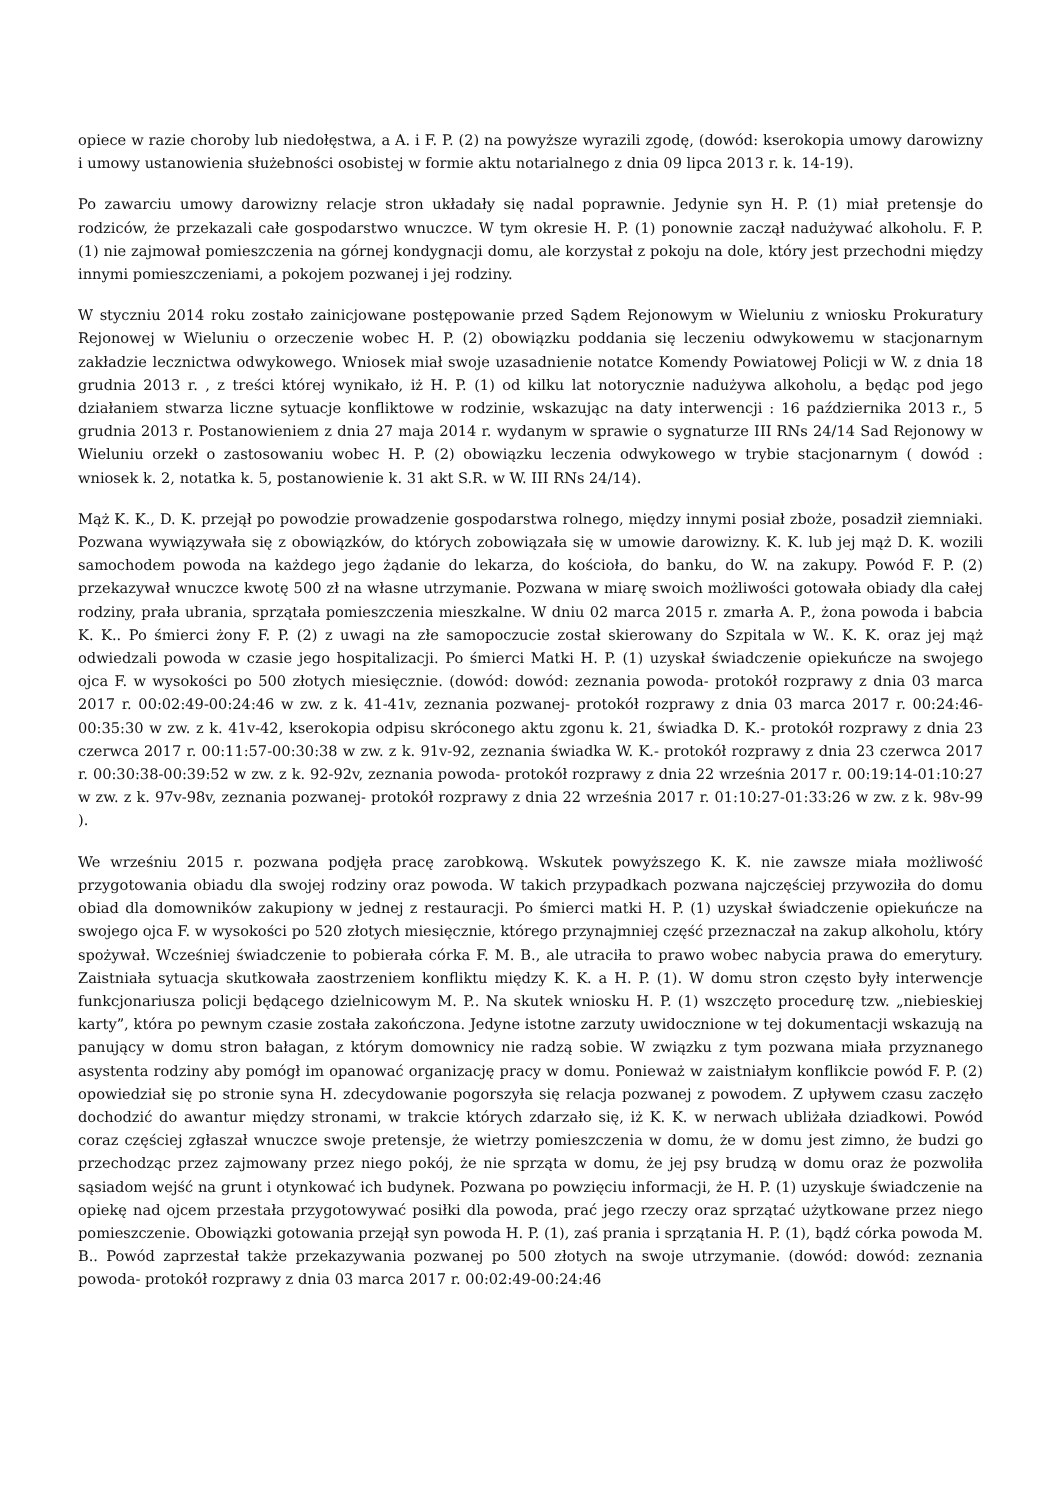opiece w razie choroby lub niedołęstwa, a A. i F. P. (2) na powyższe wyrazili zgodę, (dowód: kserokopia umowy darowizny i umowy ustanowienia służebności osobistej w formie aktu notarialnego z dnia 09 lipca 2013 r. k. 14-19).
Po zawarciu umowy darowizny relacje stron układały się nadal poprawnie. Jedynie syn H. P. (1) miał pretensje do rodziców, że przekazali całe gospodarstwo wnuczce. W tym okresie H. P. (1) ponownie zaczął nadużywać alkoholu. F. P. (1) nie zajmował pomieszczenia na górnej kondygnacji domu, ale korzystał z pokoju na dole, który jest przechodni między innymi pomieszczeniami, a pokojem pozwanej i jej rodziny.
W styczniu 2014 roku zostało zainicjowane postępowanie przed Sądem Rejonowym w Wieluniu z wniosku Prokuratury Rejonowej w Wieluniu o orzeczenie wobec H. P. (2) obowiązku poddania się leczeniu odwykowemu w stacjonarnym zakładzie lecznictwa odwykowego. Wniosek miał swoje uzasadnienie notatce Komendy Powiatowej Policji w W. z dnia 18 grudnia 2013 r. , z treści której wynikało, iż H. P. (1) od kilku lat notorycznie nadużywa alkoholu, a będąc pod jego działaniem stwarza liczne sytuacje konfliktowe w rodzinie, wskazując na daty interwencji : 16 października 2013 r., 5 grudnia 2013 r. Postanowieniem z dnia 27 maja 2014 r. wydanym w sprawie o sygnaturze III RNs 24/14 Sad Rejonowy w Wieluniu orzekł o zastosowaniu wobec H. P. (2) obowiązku leczenia odwykowego w trybie stacjonarnym ( dowód : wniosek k. 2, notatka k. 5, postanowienie k. 31 akt S.R. w W. III RNs 24/14).
Mąż K. K., D. K. przejął po powodzie prowadzenie gospodarstwa rolnego, między innymi posiał zboże, posadził ziemniaki. Pozwana wywiązywała się z obowiązków, do których zobowiązała się w umowie darowizny. K. K. lub jej mąż D. K. wozili samochodem powoda na każdego jego żądanie do lekarza, do kościoła, do banku, do W. na zakupy. Powód F. P. (2) przekazywał wnuczce kwotę 500 zł na własne utrzymanie. Pozwana w miarę swoich możliwości gotowała obiady dla całej rodziny, prała ubrania, sprzątała pomieszczenia mieszkalne. W dniu 02 marca 2015 r. zmarła A. P., żona powoda i babcia K. K.. Po śmierci żony F. P. (2) z uwagi na złe samopoczucie został skierowany do Szpitala w W.. K. K. oraz jej mąż odwiedzali powoda w czasie jego hospitalizacji. Po śmierci Matki H. P. (1) uzyskał świadczenie opiekuńcze na swojego ojca F. w wysokości po 500 złotych miesięcznie. (dowód: dowód: zeznania powoda- protokół rozprawy z dnia 03 marca 2017 r. 00:02:49-00:24:46 w zw. z k. 41-41v, zeznania pozwanej- protokół rozprawy z dnia 03 marca 2017 r. 00:24:46-00:35:30 w zw. z k. 41v-42, kserokopia odpisu skróconego aktu zgonu k. 21, świadka D. K.- protokół rozprawy z dnia 23 czerwca 2017 r. 00:11:57-00:30:38 w zw. z k. 91v-92, zeznania świadka W. K.- protokół rozprawy z dnia 23 czerwca 2017 r. 00:30:38-00:39:52 w zw. z k. 92-92v, zeznania powoda- protokół rozprawy z dnia 22 września 2017 r. 00:19:14-01:10:27 w zw. z k. 97v-98v, zeznania pozwanej- protokół rozprawy z dnia 22 września 2017 r. 01:10:27-01:33:26 w zw. z k. 98v-99 ).
We wrześniu 2015 r. pozwana podjęła pracę zarobkową. Wskutek powyższego K. K. nie zawsze miała możliwość przygotowania obiadu dla swojej rodziny oraz powoda. W takich przypadkach pozwana najczęściej przywoziła do domu obiad dla domowników zakupiony w jednej z restauracji. Po śmierci matki H. P. (1) uzyskał świadczenie opiekuńcze na swojego ojca F. w wysokości po 520 złotych miesięcznie, którego przynajmniej część przeznaczał na zakup alkoholu, który spożywał. Wcześniej świadczenie to pobierała córka F. M. B., ale utraciła to prawo wobec nabycia prawa do emerytury. Zaistniała sytuacja skutkowała zaostrzeniem konfliktu między K. K. a H. P. (1). W domu stron często były interwencje funkcjonariusza policji będącego dzielnicowym M. P.. Na skutek wniosku H. P. (1) wszczęto procedurę tzw. „niebieskiej karty”, która po pewnym czasie została zakończona. Jedyne istotne zarzuty uwidocznione w tej dokumentacji wskazują na panujący w domu stron bałagan, z którym domownicy nie radzą sobie. W związku z tym pozwana miała przyznanego asystenta rodziny aby pomógł im opanować organizację pracy w domu. Ponieważ w zaistniałym konflikcie powód F. P. (2) opowiedział się po stronie syna H. zdecydowanie pogorszyła się relacja pozwanej z powodem. Z upływem czasu zaczęło dochodzić do awantur między stronami, w trakcie których zdarzało się, iż K. K. w nerwach ubliżała dziadkowi. Powód coraz częściej zgłaszał wnuczce swoje pretensje, że wietrzy pomieszczenia w domu, że w domu jest zimno, że budzi go przechodząc przez zajmowany przez niego pokój, że nie sprząta w domu, że jej psy brudzą w domu oraz że pozwoliła sąsiadom wejść na grunt i otynkować ich budynek. Pozwana po powzięciu informacji, że H. P. (1) uzyskuje świadczenie na opiekę nad ojcem przestała przygotowywać posiłki dla powoda, prać jego rzeczy oraz sprzątać użytkowane przez niego pomieszczenie. Obowiązki gotowania przejął syn powoda H. P. (1), zaś prania i sprzątania H. P. (1), bądź córka powoda M. B.. Powód zaprzestał także przekazywania pozwanej po 500 złotych na swoje utrzymanie. (dowód: dowód: zeznania powoda- protokół rozprawy z dnia 03 marca 2017 r. 00:02:49-00:24:46